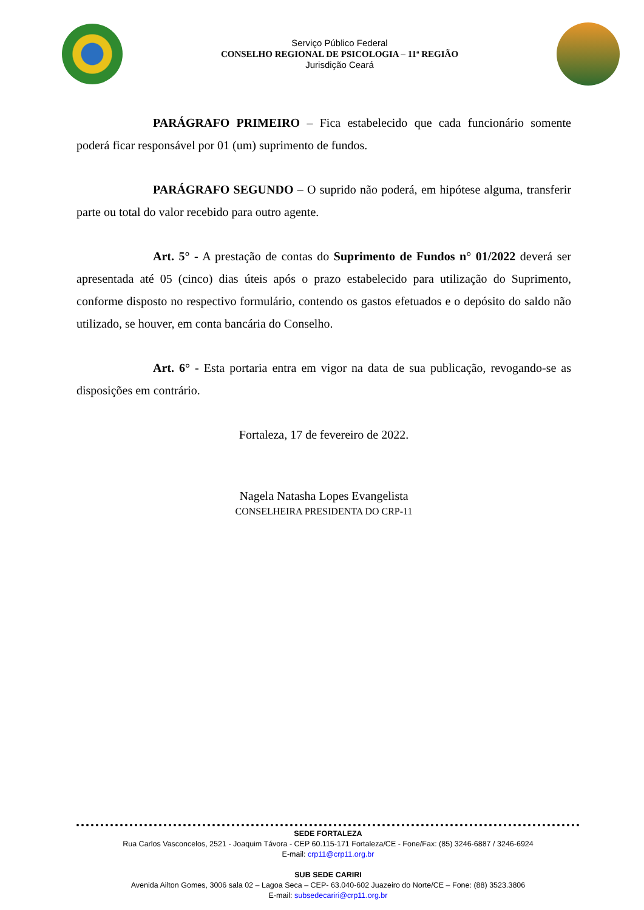Serviço Público Federal
CONSELHO REGIONAL DE PSICOLOGIA – 11ª REGIÃO
Jurisdição Ceará
PARÁGRAFO PRIMEIRO – Fica estabelecido que cada funcionário somente poderá ficar responsável por 01 (um) suprimento de fundos.
PARÁGRAFO SEGUNDO – O suprido não poderá, em hipótese alguma, transferir parte ou total do valor recebido para outro agente.
Art. 5° - A prestação de contas do Suprimento de Fundos n° 01/2022 deverá ser apresentada até 05 (cinco) dias úteis após o prazo estabelecido para utilização do Suprimento, conforme disposto no respectivo formulário, contendo os gastos efetuados e o depósito do saldo não utilizado, se houver, em conta bancária do Conselho.
Art. 6° - Esta portaria entra em vigor na data de sua publicação, revogando-se as disposições em contrário.
Fortaleza, 17 de fevereiro de 2022.
Nagela Natasha Lopes Evangelista
CONSELHEIRA PRESIDENTA DO CRP-11
SEDE FORTALEZA
Rua Carlos Vasconcelos, 2521 - Joaquim Távora - CEP 60.115-171 Fortaleza/CE - Fone/Fax: (85) 3246-6887 / 3246-6924
E-mail: crp11@crp11.org.br
SUB SEDE CARIRI
Avenida Ailton Gomes, 3006 sala 02 – Lagoa Seca – CEP- 63.040-602 Juazeiro do Norte/CE – Fone: (88) 3523.3806
E-mail: subsedecariri@crp11.org.br